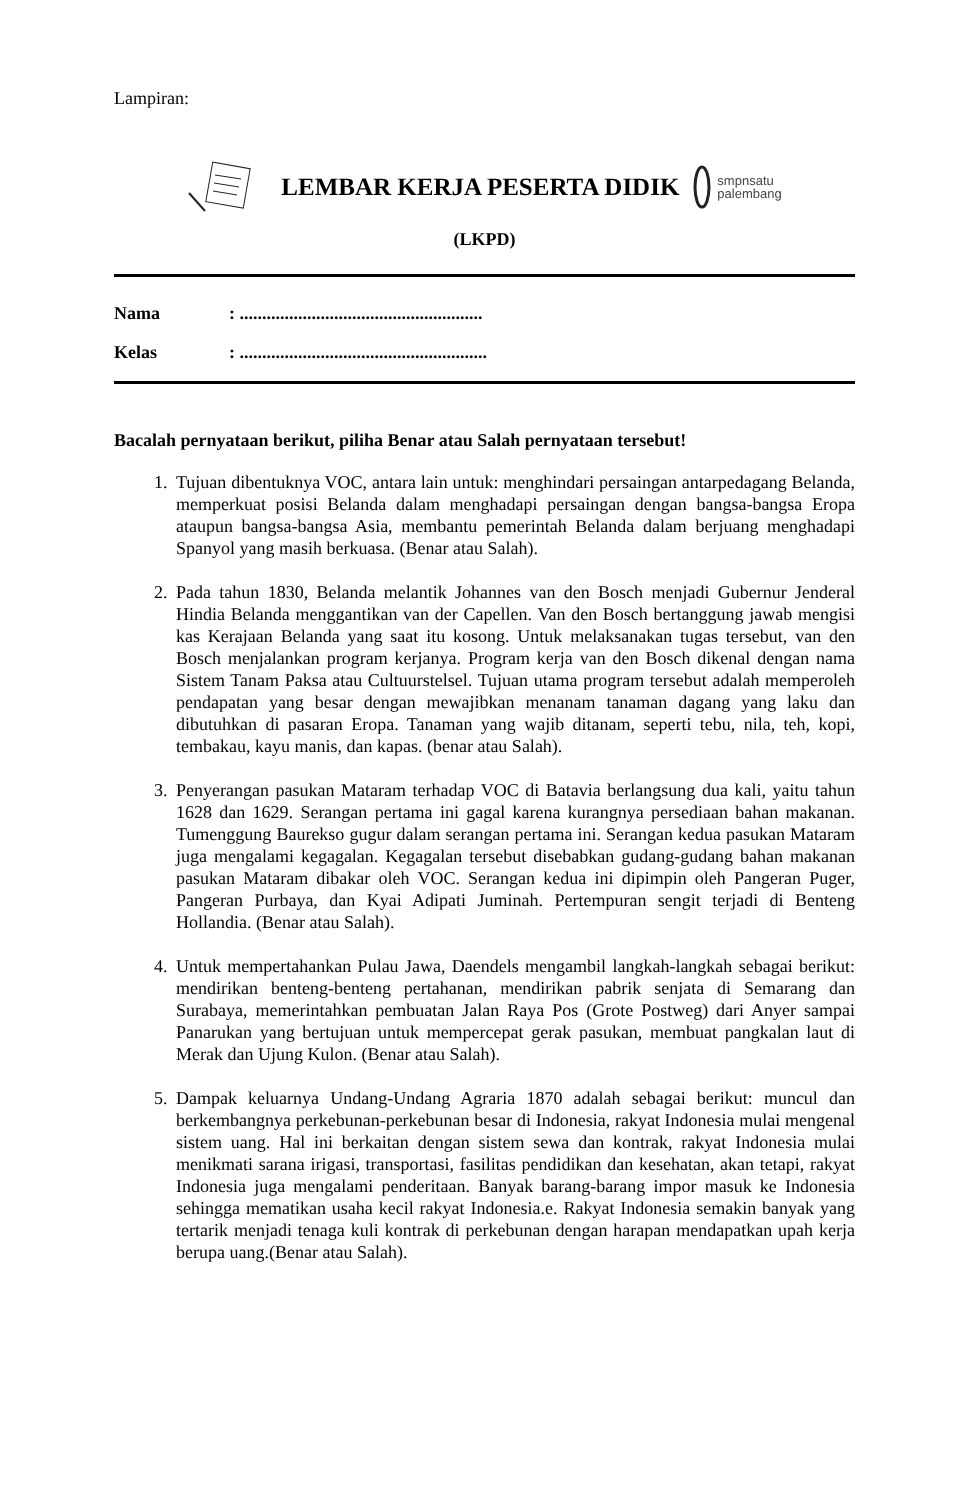Lampiran:
LEMBAR KERJA PESERTA DIDIK
smpnsatu
palembang
(LKPD)
Nama: ......................................................
Kelas: .......................................................
Bacalah pernyataan berikut, piliha Benar atau Salah pernyataan tersebut!
1. Tujuan dibentuknya VOC, antara lain untuk: menghindari persaingan antarpedagang Belanda, memperkuat posisi Belanda dalam menghadapi persaingan dengan bangsa-bangsa Eropa ataupun bangsa-bangsa Asia, membantu pemerintah Belanda dalam berjuang menghadapi Spanyol yang masih berkuasa. (Benar atau Salah).
2. Pada tahun 1830, Belanda melantik Johannes van den Bosch menjadi Gubernur Jenderal Hindia Belanda menggantikan van der Capellen. Van den Bosch bertanggung jawab mengisi kas Kerajaan Belanda yang saat itu kosong. Untuk melaksanakan tugas tersebut, van den Bosch menjalankan program kerjanya. Program kerja van den Bosch dikenal dengan nama Sistem Tanam Paksa atau Cultuurstelsel. Tujuan utama program tersebut adalah memperoleh pendapatan yang besar dengan mewajibkan menanam tanaman dagang yang laku dan dibutuhkan di pasaran Eropa. Tanaman yang wajib ditanam, seperti tebu, nila, teh, kopi, tembakau, kayu manis, dan kapas. (benar atau Salah).
3. Penyerangan pasukan Mataram terhadap VOC di Batavia berlangsung dua kali, yaitu tahun 1628 dan 1629. Serangan pertama ini gagal karena kurangnya persediaan bahan makanan. Tumenggung Baurekso gugur dalam serangan pertama ini. Serangan kedua pasukan Mataram juga mengalami kegagalan. Kegagalan tersebut disebabkan gudang-gudang bahan makanan pasukan Mataram dibakar oleh VOC. Serangan kedua ini dipimpin oleh Pangeran Puger, Pangeran Purbaya, dan Kyai Adipati Juminah. Pertempuran sengit terjadi di Benteng Hollandia. (Benar atau Salah).
4. Untuk mempertahankan Pulau Jawa, Daendels mengambil langkah-langkah sebagai berikut: mendirikan benteng-benteng pertahanan, mendirikan pabrik senjata di Semarang dan Surabaya, memerintahkan pembuatan Jalan Raya Pos (Grote Postweg) dari Anyer sampai Panarukan yang bertujuan untuk mempercepat gerak pasukan, membuat pangkalan laut di Merak dan Ujung Kulon. (Benar atau Salah).
5. Dampak keluarnya Undang-Undang Agraria 1870 adalah sebagai berikut: muncul dan berkembangnya perkebunan-perkebunan besar di Indonesia, rakyat Indonesia mulai mengenal sistem uang. Hal ini berkaitan dengan sistem sewa dan kontrak, rakyat Indonesia mulai menikmati sarana irigasi, transportasi, fasilitas pendidikan dan kesehatan, akan tetapi, rakyat Indonesia juga mengalami penderitaan. Banyak barang-barang impor masuk ke Indonesia sehingga mematikan usaha kecil rakyat Indonesia.e. Rakyat Indonesia semakin banyak yang tertarik menjadi tenaga kuli kontrak di perkebunan dengan harapan mendapatkan upah kerja berupa uang.(Benar atau Salah).